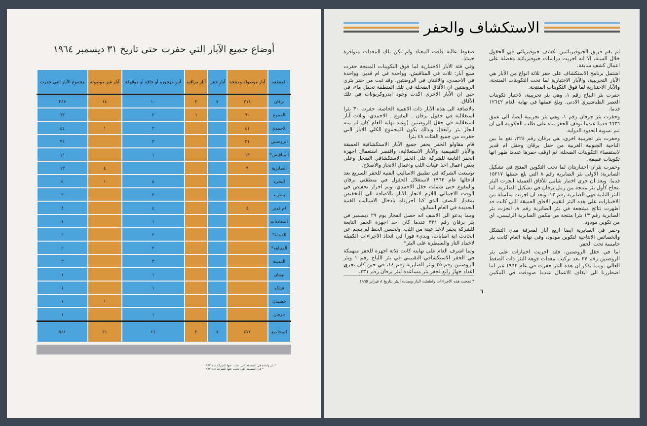أوضاع جميع الآبار التي حفرت حتى تاريخ ٣١ ديسمبر ١٩٦٤
| المنطقة | آبار موصولة ومنتجة | آبار حقن | آبار مراقبة | آبار مهجورة أو جافة أو موقوفة | آبار غير موصولة | مجموع الآبار التي حفرت |
| --- | --- | --- | --- | --- | --- | --- |
| برقان | ٣١٤ | ٧ | ٢ | ١٠ | ١٤ | ٣٤٧ |
| المقوع | ٦٠ | | ١ | ٢ | | ٦٣ |
| الاحمدي | ٤١ | | | ٢ | ١ | ٤٤ |
| الروضتين | ٣١ | | | ٣ | | ٣٤ |
| المناقيش* | ١٣ | | | ١ | | ١٤ |
| الصابرية | ٩ | | | | ٤ | ١٣ |
| البحره | | | | ٤ | ١ | ٥ |
| مطربه | | | | ٢ | | ٢ |
| ام قدير | ٤ | | | ٤ | | ٨ |
| المعادنات | | | | ١ | | ١ |
| الدبدبه* | | | | ٢ | | ٢ |
| المنياهه* | | | | ٢ | | ٢ |
| المدينة | | | | ٣ | | ٣ |
| بوبيان | | | | ١ | | ١ |
| فيلكه | | | | ١ | | ١ |
| خشمان | | | | | ١ | ١ |
| جرفان | | | | ١ | | ١ |
| المجاميع | ٤٧٢ | ٧ | ٢ | ٤١ | ٢١ | ٥٤٤ |
* بئر واحدة في المنطقة التي تخلت عنها الشركة عام ١٩٦٢
* في المنطقة التي تخلت عنها الشركة عام ١٩٦٢
الاستكشاف والحفر
لم يقم فريق الجيوفيزيائيين بكشف جيوفيزيائي في الحقول خلال السنة، الا انه اجريت دراسات جيوفيزيائية مفصلة على اعمال كشف سابقة.
اشتمل برنامج الاستكشاف على حفر ثلاثة انواع من الآبار هي الآبار التجريبية، والآبار الاختبارية لما تحت التكوينات المنتجة، والآبار الاختبارية لما فوق التكوينات المنتجة.
حفرت بئر اللياح رقم ١، وهي بئر تجريبية، لاختبار تكوينات العصر الطباشيري الادنى. وبلغ عمقها في نهاية العام ١٢٦٤٢ قدما.
وحفرت بئر جرفان رقم ١، وهي بئر تجريبية ايضا، الى عمق ٦٦٣٦ قدما عندما توقف الحفر بناء على طلب الحكومة الى ان تتم تسوية الحدود الدولية.
وحفرت بئر تجريبية اخرى، هي برقان رقم ٣٢٤، تقع ما بين الناحية الجنوبية الغربية من حقل برقان وحقل ام قدير لاستقصاء التكوينات الضحلة، ثم اوقف حفرها عندما ظهر انها تكوينات عقيمة.
وحفرت بئران اختباريتان لما تحت التكوين المنتج في تشكيل الصابرية: الاولى بئر الصابرية رقم ٨ التي بلغ عمقها ١٥٢١٧ قدما. وبعد ان جرى اختبار شامل للآفاق العميقة انجزت البئر بنجاح كأول بئر منتجة من رمل برقان في تشكيل الصابرية. اما البئر الثانية فهي الصابرية رقم ١٣. وبعد ان اجريت سلسلة من الاختبارات على هذه البئر لتقييم الآفاق العميقة التي كانت قد اظهرت نتائج مشجعة في بئر الصابرية رقم ٨، انجزت بئر الصابرية رقم ١٣ بئرا منتجة من مكمن الصابرية الرئيسي، اي من تكوين مودود.
وحفر في الصابرية ايضا اربع آبار لمعرفة مدى التشكل والخصائص الانتاجية لتكوين مودود، وفي نهاية العام كانت بئر خامسة تحت الحفر.
اما في حقل الروضتين، فقد اجريت اختبارات على بئر الروضتين رقم ٢٧ بعد تركيب معدات فوهة البئر ذات الضغط العالي. ومما يذكر ان هذه البئر حفرت في عام ١٩٦٢ غير اننا اضطررنا الى ايقاف الاعمال عندما صودفت في المكمن ضغوط عالية فاقت المعتاد ولم تكن تلك المعدات متوافرة حينئذ.
وفي فئة الآبار الاختبارية لما فوق التكوينات المنتجة حفرت سبع آبار: ثلاث في المناقيش، وواحدة في ام قدير، وواحدة في الاحمدي، والاثنتان في الروضتين. وقد ثبت من حفر بئري الروضتين ان الآفاق الضحلة في تلك المنطقة تحمل ماء، في حين ان الآبار الاخرى اكدت وجود ايدروكربونات في تلك الآفاق.
بالاضافة الى هذه الآبار ذات الاهمية الخاصة، حفرت ٣٠ بئرا استغلالية في حقول برقان ـ المقوع ـ الاحمدي، وثلاث آبار استغلالية في حقل الروضتين (وعند نهاية العام كان لم ينته انجاز بئر رابعة)، وبذلك يكون المجموع الكلي للآبار التي حفرت من جميع الفئات ٤٨ بئرا.
قام مقاولو الحفر بحفر جميع الآبار الاستكشافية العميقة والآبار التقييمية والآبار الاستغلالية، واقتصر استعمال اجهزة الحفر التابعة للشركة على الحفر الاستكشافي الضحل وعلى بعض اعمال اخذ عينات اللب واعمال الانجاز والاصلاح.
توسعت الشركة في تطبيق الاساليب الفنية للحفر السريع بعد ادخالها عام ١٩٦٣ لاستغلال الحقول في منطقتي برقان والمقوع حتى شملت حقل الاحمدي. وتم احراز تخفيض في الوقت الاجمالي اللازم لانجاز الآبار بالاضافة الى التخفيض بمقدار النصف الذي كنا احرزناه بادخال الاساليب الفنية الجديدة في العام السابق.
ومما يدعو الى الاسف انه حصل انفجار يوم ٢٩ ديسمبر في بئر برقان رقم ٣٣١ عندما كان احد اجهزة الحفر التابعة للشركة يحفر لاخذ عينة من اللب. ولحسن الحظ لم ينجم عن الحادث اية اصابات، وبدىء فورا في اتخاذ الاجراءات الكفيلة لاخماد النار والسيطرة على البئر*.
ولما اشرف العام على نهايته كانت ثلاثة اجهزة للحفر منهمكة في الحفر الاستكشافي التقييمي في بئر اللياح رقم ١ وبئر الروضتين رقم ٣٥ وبئر الصابرية رقم ١٤، في حين كان يجري اعداد جهاز رابع لحفر بئر مساعدة لبئر برقان رقم ٣٣١.
* نجحت هذه الاجراءات واطفئت النار وسدت البئر بتاريخ ٨ فبراير ١٩٦٥.
٦